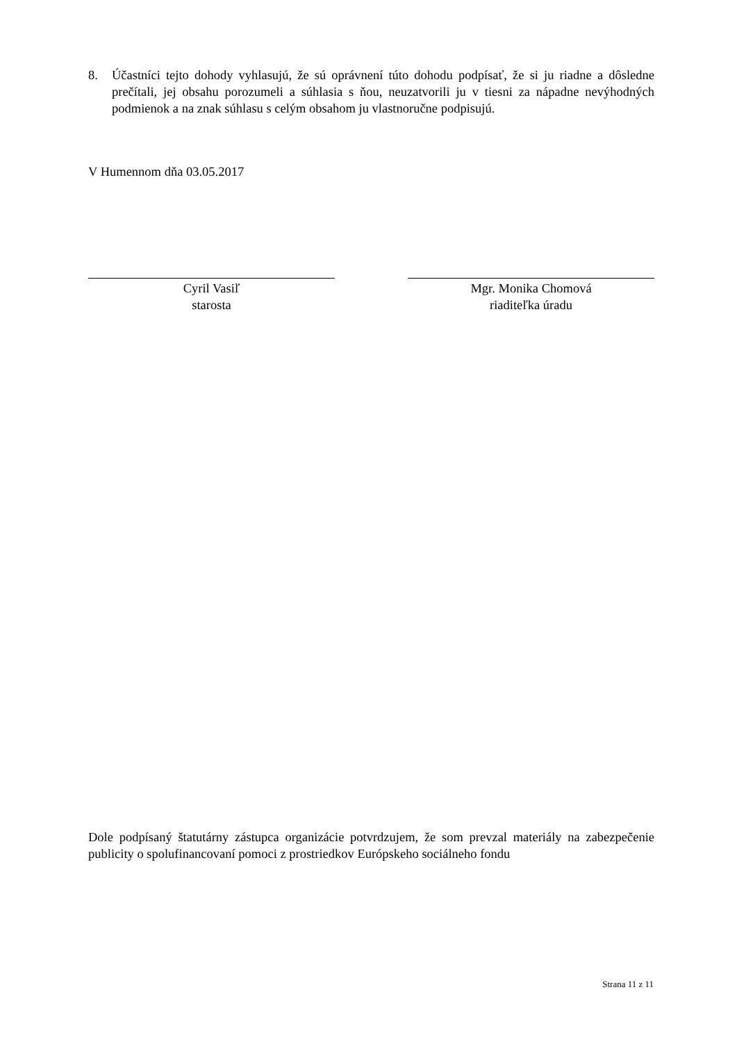8. Účastníci tejto dohody vyhlasujú, že sú oprávnení túto dohodu podpísať, že si ju riadne a dôsledne prečítali, jej obsahu porozumeli a súhlasia s ňou, neuzatvorili ju v tiesni za nápadne nevýhodných podmienok a na znak súhlasu s celým obsahom ju vlastnoručne podpisujú.
V Humennom dňa 03.05.2017
Cyril Vasiľ
starosta
Mgr. Monika Chomová
riaditeľka úradu
Dole podpísaný štatutárny zástupca organizácie potvrdzujem, že som prevzal materiály na zabezpečenie publicity o spolufinancovaní pomoci z prostriedkov Európskeho sociálneho fondu
Strana 11 z 11